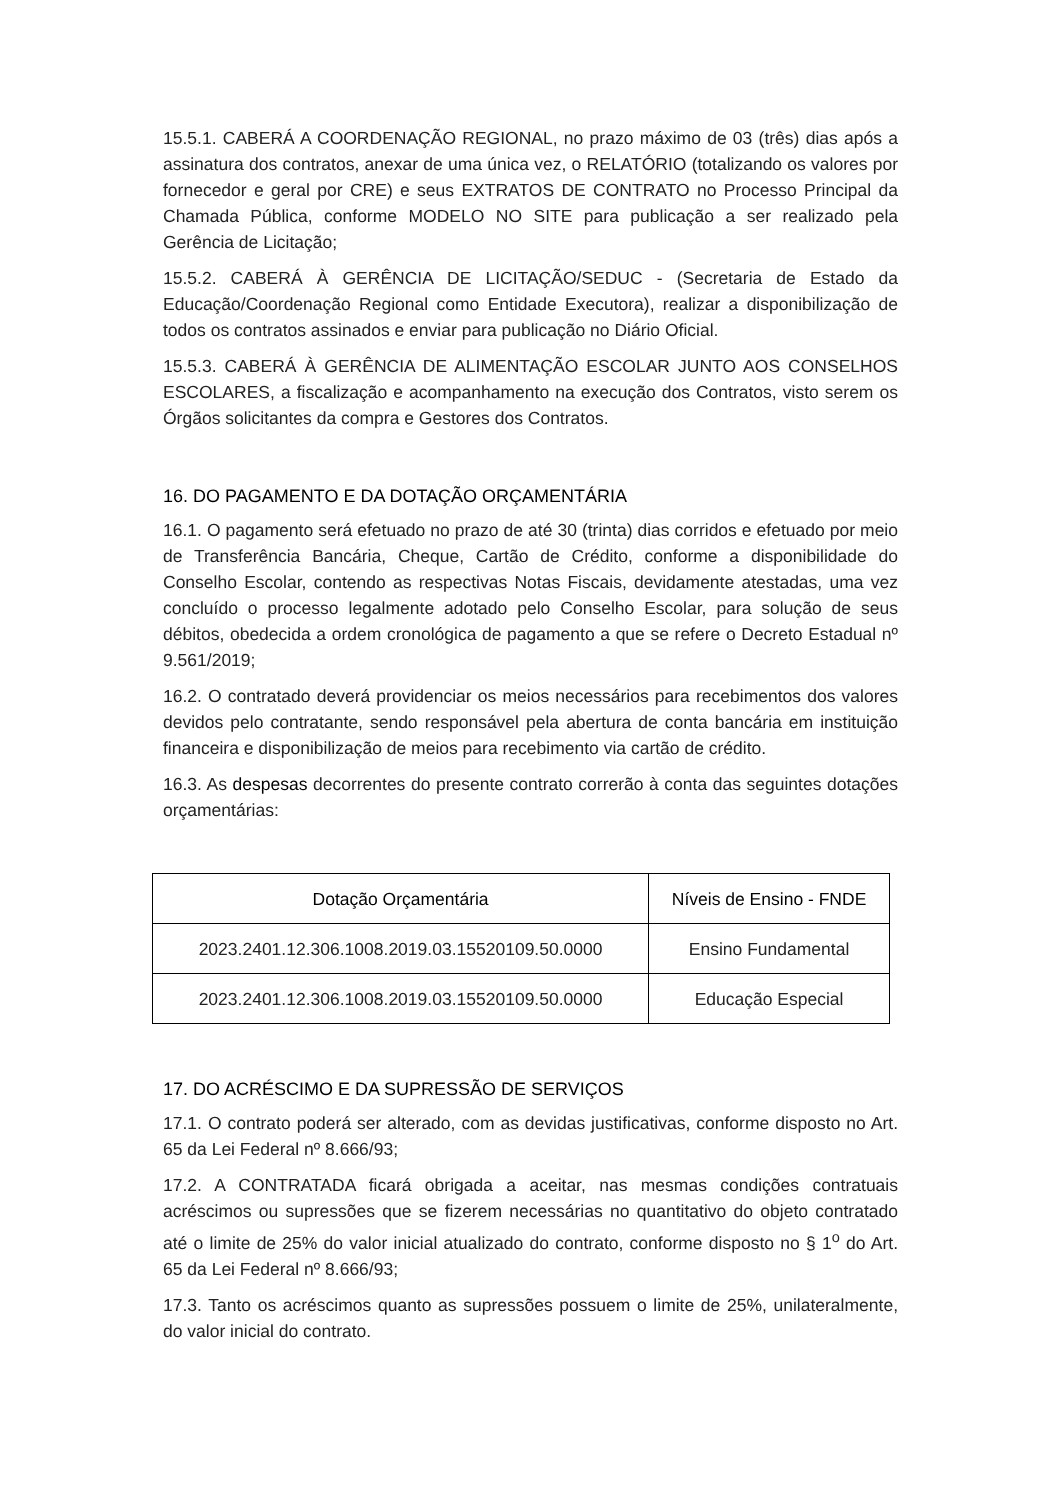15.5.1. CABERÁ A COORDENAÇÃO REGIONAL, no prazo máximo de 03 (três) dias após a assinatura dos contratos, anexar de uma única vez, o RELATÓRIO (totalizando os valores por fornecedor e geral por CRE) e seus EXTRATOS DE CONTRATO no Processo Principal da Chamada Pública, conforme MODELO NO SITE para publicação a ser realizado pela Gerência de Licitação;
15.5.2. CABERÁ À GERÊNCIA DE LICITAÇÃO/SEDUC - (Secretaria de Estado da Educação/Coordenação Regional como Entidade Executora), realizar a disponibilização de todos os contratos assinados e enviar para publicação no Diário Oficial.
15.5.3. CABERÁ À GERÊNCIA DE ALIMENTAÇÃO ESCOLAR JUNTO AOS CONSELHOS ESCOLARES, a fiscalização e acompanhamento na execução dos Contratos, visto serem os Órgãos solicitantes da compra e Gestores dos Contratos.
16. DO PAGAMENTO E DA DOTAÇÃO ORÇAMENTÁRIA
16.1. O pagamento será efetuado no prazo de até 30 (trinta) dias corridos e efetuado por meio de Transferência Bancária, Cheque, Cartão de Crédito, conforme a disponibilidade do Conselho Escolar, contendo as respectivas Notas Fiscais, devidamente atestadas, uma vez concluído o processo legalmente adotado pelo Conselho Escolar, para solução de seus débitos, obedecida a ordem cronológica de pagamento a que se refere o Decreto Estadual nº 9.561/2019;
16.2. O contratado deverá providenciar os meios necessários para recebimentos dos valores devidos pelo contratante, sendo responsável pela abertura de conta bancária em instituição financeira e disponibilização de meios para recebimento via cartão de crédito.
16.3. As despesas decorrentes do presente contrato correrão à conta das seguintes dotações orçamentárias:
| Dotação Orçamentária | Níveis de Ensino - FNDE |
| --- | --- |
| 2023.2401.12.306.1008.2019.03.15520109.50.0000 | Ensino Fundamental |
| 2023.2401.12.306.1008.2019.03.15520109.50.0000 | Educação Especial |
17. DO ACRÉSCIMO E DA SUPRESSÃO DE SERVIÇOS
17.1. O contrato poderá ser alterado, com as devidas justificativas, conforme disposto no Art. 65 da Lei Federal nº 8.666/93;
17.2. A CONTRATADA ficará obrigada a aceitar, nas mesmas condições contratuais acréscimos ou supressões que se fizerem necessárias no quantitativo do objeto contratado até o limite de 25% do valor inicial atualizado do contrato, conforme disposto no § 1<sup>o</sup> do Art. 65 da Lei Federal nº 8.666/93;
17.3. Tanto os acréscimos quanto as supressões possuem o limite de 25%, unilateralmente, do valor inicial do contrato.